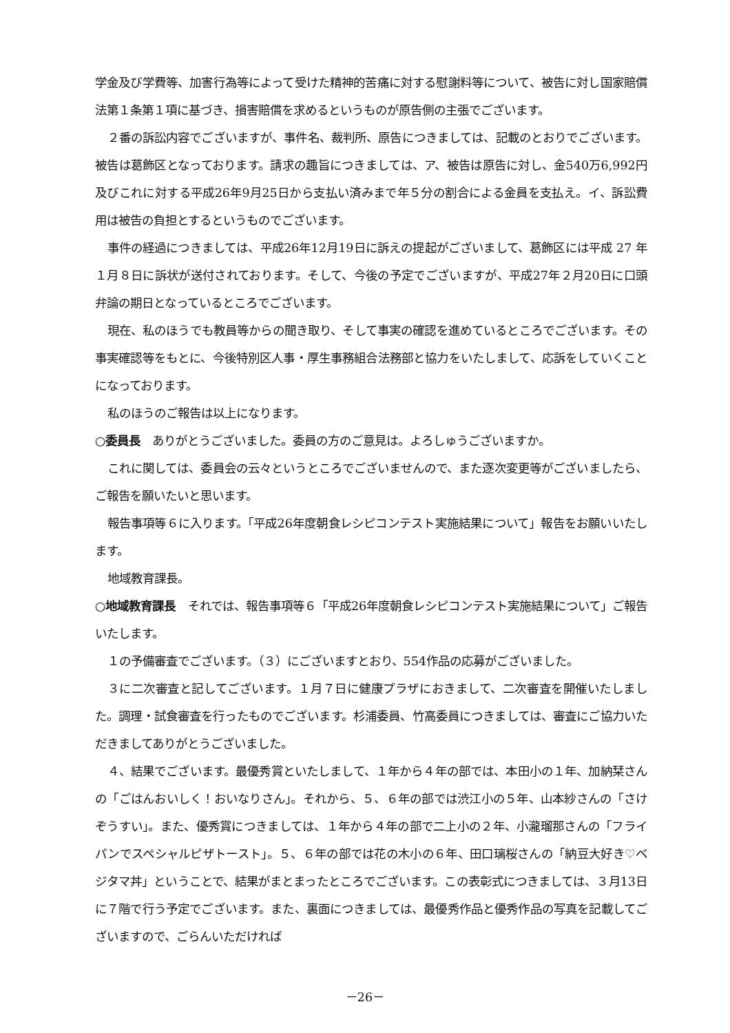学金及び学費等、加害行為等によって受けた精神的苦痛に対する慰謝料等について、被告に対し国家賠償法第１条第１項に基づき、損害賠償を求めるというものが原告側の主張でございます。
２番の訴訟内容でございますが、事件名、裁判所、原告につきましては、記載のとおりでございます。被告は葛飾区となっております。請求の趣旨につきましては、ア、被告は原告に対し、金540万6,992円及びこれに対する平成26年9月25日から支払い済みまで年５分の割合による金員を支払え。イ、訴訟費用は被告の負担とするというものでございます。
事件の経過につきましては、平成26年12月19日に訴えの提起がございまして、葛飾区には平成 27 年１月８日に訴状が送付されております。そして、今後の予定でございますが、平成27年２月20日に口頭弁論の期日となっているところでございます。
現在、私のほうでも教員等からの聞き取り、そして事実の確認を進めているところでございます。その事実確認等をもとに、今後特別区人事・厚生事務組合法務部と協力をいたしまして、応訴をしていくことになっております。
私のほうのご報告は以上になります。
○委員長　ありがとうございました。委員の方のご意見は。よろしゅうございますか。
これに関しては、委員会の云々というところでございませんので、また逐次変更等がございましたら、ご報告を願いたいと思います。
報告事項等６に入ります。「平成26年度朝食レシピコンテスト実施結果について」報告をお願いいたします。
地域教育課長。
○地域教育課長　それでは、報告事項等６「平成26年度朝食レシピコンテスト実施結果について」ご報告いたします。
１の予備審査でございます。（３）にございますとおり、554作品の応募がございました。
３に二次審査と記してございます。１月７日に健康プラザにおきまして、二次審査を開催いたしました。調理・試食審査を行ったものでございます。杉浦委員、竹高委員につきましては、審査にご協力いただきましてありがとうございました。
４、結果でございます。最優秀賞といたしまして、１年から４年の部では、本田小の１年、加納栞さんの「ごはんおいしく！おいなりさん」。それから、５、６年の部では渋江小の５年、山本紗さんの「さけぞうすい」。また、優秀賞につきましては、１年から４年の部で二上小の２年、小瀧瑠那さんの「フライパンでスペシャルピザトースト」。５、６年の部では花の木小の６年、田口璃桜さんの「納豆大好き♡ベジタマ丼」ということで、結果がまとまったところでございます。この表彰式につきましては、３月13日に７階で行う予定でございます。また、裏面につきましては、最優秀作品と優秀作品の写真を記載してございますので、ごらんいただければ
－26－